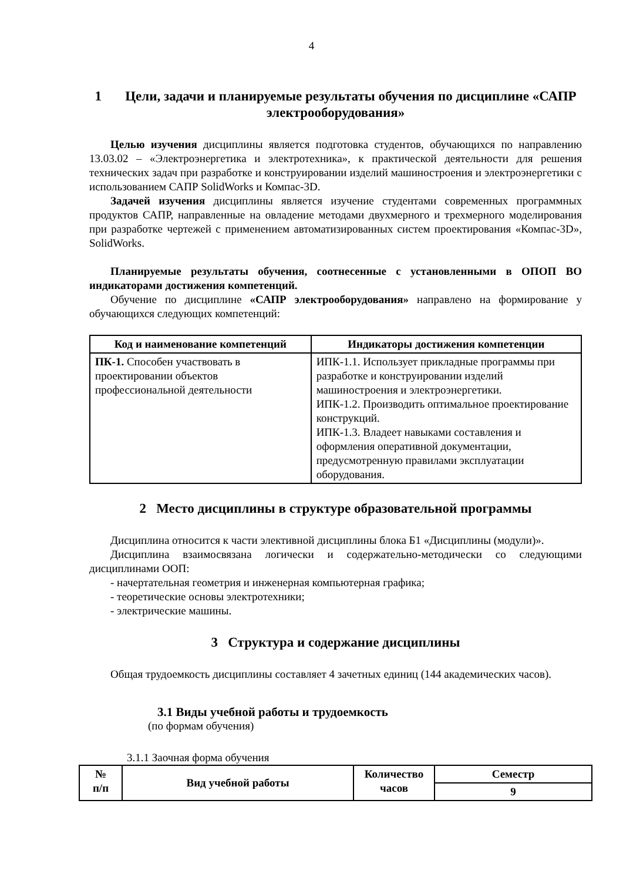4
1 Цели, задачи и планируемые результаты обучения по дисциплине «САПР электрооборудования»
Целью изучения дисциплины является подготовка студентов, обучающихся по направлению 13.03.02 – «Электроэнергетика и электротехника», к практической деятельности для решения технических задач при разработке и конструировании изделий машиностроения и электроэнергетики с использованием САПР SolidWorks и Компас-3D.
Задачей изучения дисциплины является изучение студентами современных программных продуктов САПР, направленные на овладение методами двухмерного и трехмерного моделирования при разработке чертежей с применением автоматизированных систем проектирования «Компас-3D», SolidWorks.
Планируемые результаты обучения, соотнесенные с установленными в ОПОП ВО индикаторами достижения компетенций.
Обучение по дисциплине «САПР электрооборудования» направлено на формирование у обучающихся следующих компетенций:
| Код и наименование компетенций | Индикаторы достижения компетенции |
| --- | --- |
| ПК-1. Способен участвовать в проектировании объектов профессиональной деятельности | ИПК-1.1. Использует прикладные программы при разработке и конструировании изделий машиностроения и электроэнергетики. ИПК-1.2. Производить оптимальное проектирование конструкций. ИПК-1.3. Владеет навыками составления и оформления оперативной документации, предусмотренную правилами эксплуатации оборудования. |
2 Место дисциплины в структуре образовательной программы
Дисциплина относится к части элективной дисциплины блока Б1 «Дисциплины (модули)».
Дисциплина взаимосвязана логически и содержательно-методически со следующими дисциплинами ООП:
- начертательная геометрия и инженерная компьютерная графика;
- теоретические основы электротехники;
- электрические машины.
3 Структура и содержание дисциплины
Общая трудоемкость дисциплины составляет 4 зачетных единиц (144 академических часов).
3.1 Виды учебной работы и трудоемкость
(по формам обучения)
3.1.1 Заочная форма обучения
| № п/п | Вид учебной работы | Количество часов | Семестр |
| --- | --- | --- | --- |
| | | | 9 |